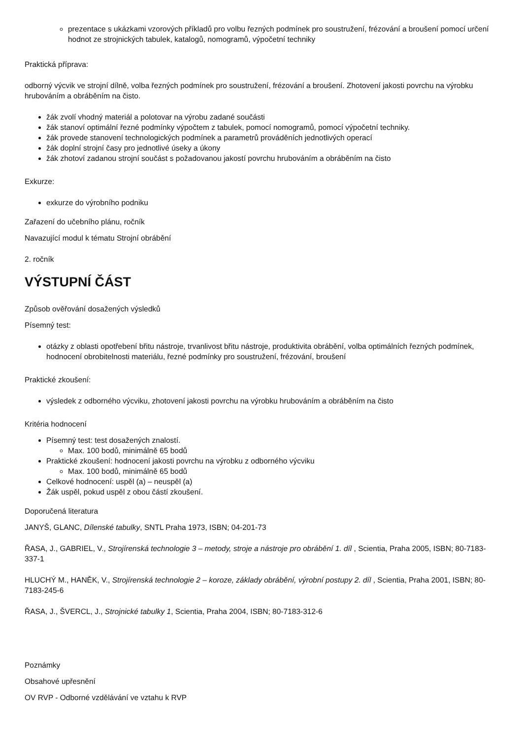prezentace s ukázkami vzorových příkladů pro volbu řezných podmínek pro soustružení, frézování a broušení pomocí určení hodnot ze strojnických tabulek, katalogů, nomogramů, výpočetní techniky
Praktická příprava:
odborný výcvik ve strojní dílně, volba řezných podmínek pro soustružení, frézování a broušení. Zhotovení jakosti povrchu na výrobku hrubováním a obráběním na čisto.
žák zvolí vhodný materiál a polotovar na výrobu zadané součásti
žák stanoví optimální řezné podmínky výpočtem z tabulek, pomocí nomogramů, pomocí výpočetní techniky.
žák provede stanovení technologických podmínek a parametrů prováděních jednotlivých operací
žák doplní strojní časy pro jednotlivé úseky a úkony
žák zhotoví zadanou strojní součást s požadovanou jakostí povrchu hrubováním a obráběním na čisto
Exkurze:
exkurze do výrobního podniku
Zařazení do učebního plánu, ročník
Navazující modul k tématu Strojní obrábění
2. ročník
VÝSTUPNÍ ČÁST
Způsob ověřování dosažených výsledků
Písemný test:
otázky z oblasti opotřebení břitu nástroje, trvanlivost břitu nástroje, produktivita obrábění, volba optimálních řezných podmínek, hodnocení obrobitelnosti materiálu, řezné podmínky pro soustružení, frézování, broušení
Praktické zkoušení:
výsledek z odborného výcviku, zhotovení jakosti povrchu na výrobku hrubováním a obráběním na čisto
Kritéria hodnocení
Písemný test: test dosažených znalostí.
Max. 100 bodů, minimálně 65 bodů
Praktické zkoušení: hodnocení jakosti povrchu na výrobku z odborného výcviku
Max. 100 bodů, minimálně 65 bodů
Celkové hodnocení: uspěl (a) – neuspěl (a)
Žák uspěl, pokud uspěl z obou částí zkoušení.
Doporučená literatura
JANYŠ, GLANC, Dílenské tabulky, SNTL Praha 1973, ISBN; 04-201-73
ŘASA, J., GABRIEL, V., Strojírenská technologie 3 – metody, stroje a nástroje pro obrábění 1. díl , Scientia, Praha 2005, ISBN; 80-7183-337-1
HLUCHÝ M., HANĚK, V., Strojírenská technologie 2 – koroze, základy obrábění, výrobní postupy 2. díl , Scientia, Praha 2001, ISBN; 80-7183-245-6
ŘASA, J., ŠVERCL, J., Strojnické tabulky 1, Scientia, Praha 2004, ISBN; 80-7183-312-6
Poznámky
Obsahové upřesnění
OV RVP - Odborné vzdělávání ve vztahu k RVP